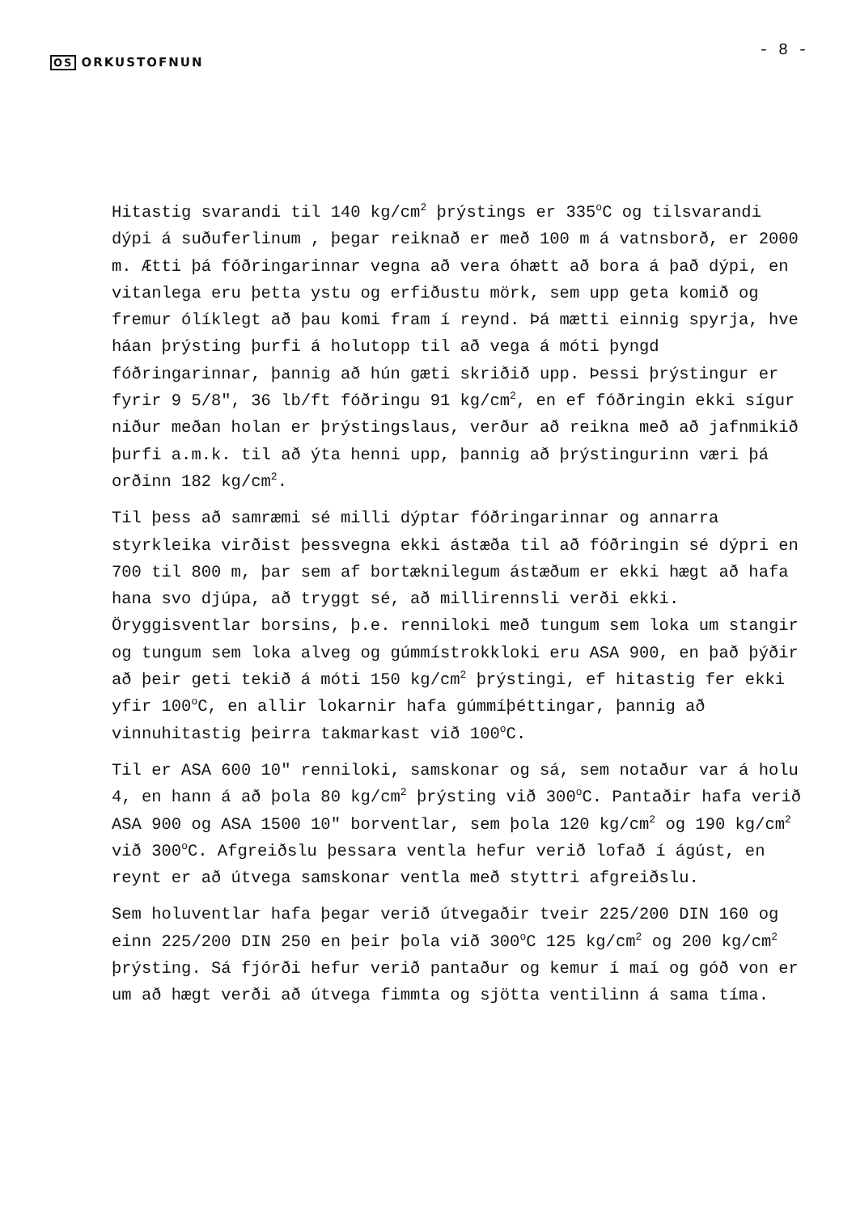OS ORKUSTOFNUN
- 8 -
Hitastig svarandi til 140 kg/cm<sup>2</sup> þrýstings er 335<sup>o</sup>C og tilsvarandi dýpi á suðuferlinum , þegar reiknað er með 100 m á vatnsborð, er 2000 m. Ætti þá fóðringarinnar vegna að vera óhætt að bora á það dýpi, en vitanlega eru þetta ystu og erfiðustu mörk, sem upp geta komið og fremur ólíklegt að þau komi fram í reynd. Þá mætti einnig spyrja, hve háan þrýsting þurfi á holutopp til að vega á móti þyngd fóðringarinnar, þannig að hún gæti skriðið upp. Þessi þrýstingur er fyrir 9 5/8", 36 lb/ft fóðringu 91 kg/cm<sup>2</sup>, en ef fóðringin ekki sígur niður meðan holan er þrýstingslaus, verður að reikna með að jafnmikið þurfi a.m.k. til að ýta henni upp, þannig að þrýstingurinn væri þá orðinn 182 kg/cm<sup>2</sup>.
Til þess að samræmi sé milli dýptar fóðringarinnar og annarra styrkleika virðist þessvegna ekki ástæða til að fóðringin sé dýpri en 700 til 800 m, þar sem af bortæknilegum ástæðum er ekki hægt að hafa hana svo djúpa, að tryggt sé, að millirennsli verði ekki. Öryggisventlar borsins, þ.e. renniloki með tungum sem loka um stangir og tungum sem loka alveg og gúmmístrokkloki eru ASA 900, en það þýðir að þeir geti tekið á móti 150 kg/cm<sup>2</sup> þrýstingi, ef hitastig fer ekki yfir 100<sup>o</sup>C, en allir lokarnir hafa gúmmíþéttingar, þannig að vinnuhitastig þeirra takmarkast við 100<sup>o</sup>C.
Til er ASA 600 10" renniloki, samskonar og sá, sem notaður var á holu 4, en hann á að þola 80 kg/cm<sup>2</sup> þrýsting við 300<sup>o</sup>C. Pantaðir hafa verið ASA 900 og ASA 1500 10" borventlar, sem þola 120 kg/cm<sup>2</sup> og 190 kg/cm<sup>2</sup> við 300<sup>o</sup>C. Afgreiðslu þessara ventla hefur verið lofað í ágúst, en reynt er að útvega samskonar ventla með styttri afgreiðslu.
Sem holuventlar hafa þegar verið útvegaðir tveir 225/200 DIN 160 og einn 225/200 DIN 250 en þeir þola við 300<sup>o</sup>C 125 kg/cm<sup>2</sup> og 200 kg/cm<sup>2</sup> þrýsting. Sá fjórði hefur verið pantaður og kemur í maí og góð von er um að hægt verði að útvega fimmta og sjötta ventilinn á sama tíma.